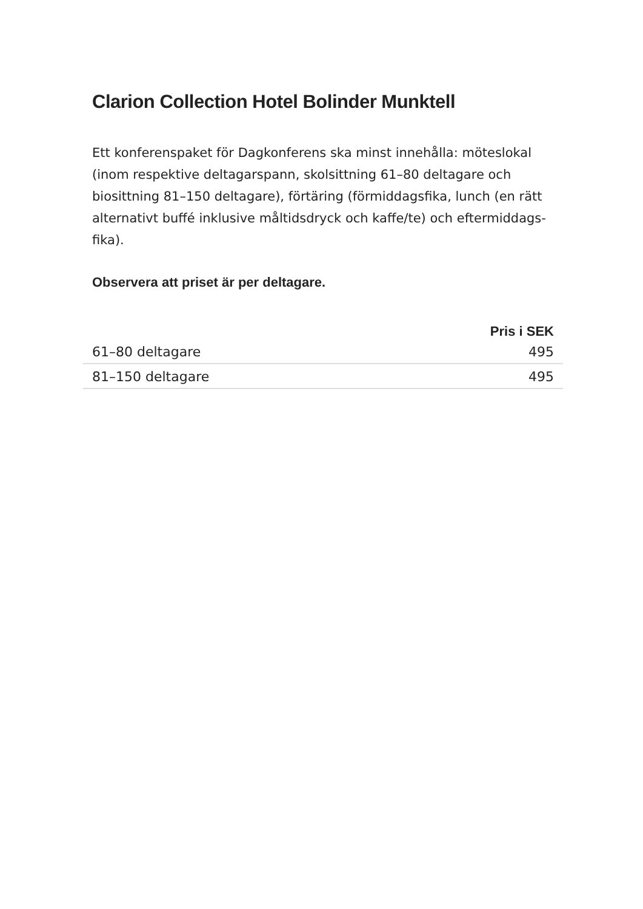Clarion Collection Hotel Bolinder Munktell
Ett konferenspaket för Dagkonferens ska minst innehålla: möteslokal (inom respektive deltagarspann, skolsittning 61–80 deltagare och biosittning 81–150 deltagare), förtäring (förmiddagsfika, lunch (en rätt alternativt buffé inklusive måltidsdryck och kaffe/te) och eftermiddags-fika).
Observera att priset är per deltagare.
| | Pris i SEK |
| --- | --- |
| 61–80 deltagare | 495 |
| 81–150 deltagare | 495 |